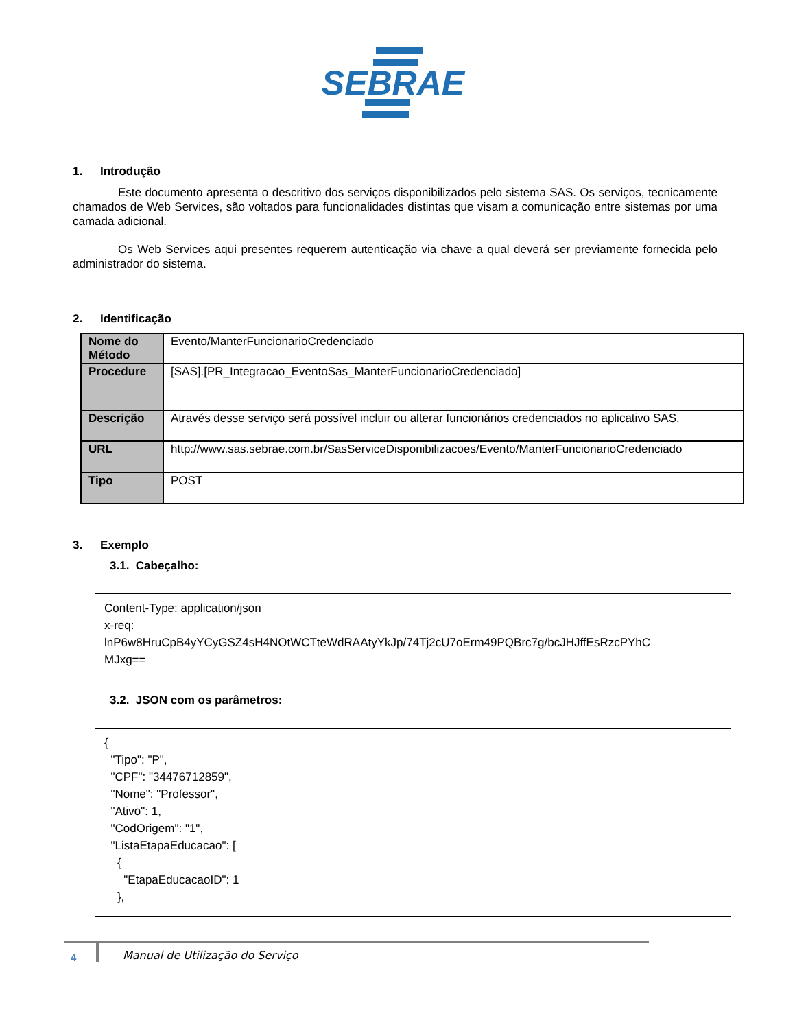SEBRAE
1. Introdução
Este documento apresenta o descritivo dos serviços disponibilizados pelo sistema SAS. Os serviços, tecnicamente chamados de Web Services, são voltados para funcionalidades distintas que visam a comunicação entre sistemas por uma camada adicional.
Os Web Services aqui presentes requerem autenticação via chave a qual deverá ser previamente fornecida pelo administrador do sistema.
2. Identificação
| Nome do Método | Evento/ManterFuncionarioCredenciado |
| Procedure | [SAS].[PR_Integracao_EventoSas_ManterFuncionarioCredenciado] |
| Descrição | Através desse serviço será possível incluir ou alterar funcionários credenciados no aplicativo SAS. |
| URL | http://www.sas.sebrae.com.br/SasServiceDisponibilizacoes/Evento/ManterFuncionarioCredenciado |
| Tipo | POST |
3. Exemplo
3.1. Cabeçalho:
Content-Type: application/json
x-req:
lnP6w8HruCpB4yYCyGSZ4sH4NOtWCTteWdRAAtyYkJp/74Tj2cU7oErm49PQBrc7g/bcJHJffEsRzcPYhC
MJxg==
3.2. JSON com os parâmetros:
{ "Tipo": "P", "CPF": "34476712859", "Nome": "Professor", "Ativo": 1, "CodOrigem": "1", "ListaEtapaEducacao": [ { "EtapaEducacaoID": 1 },
4
Manual de Utilização do Serviço